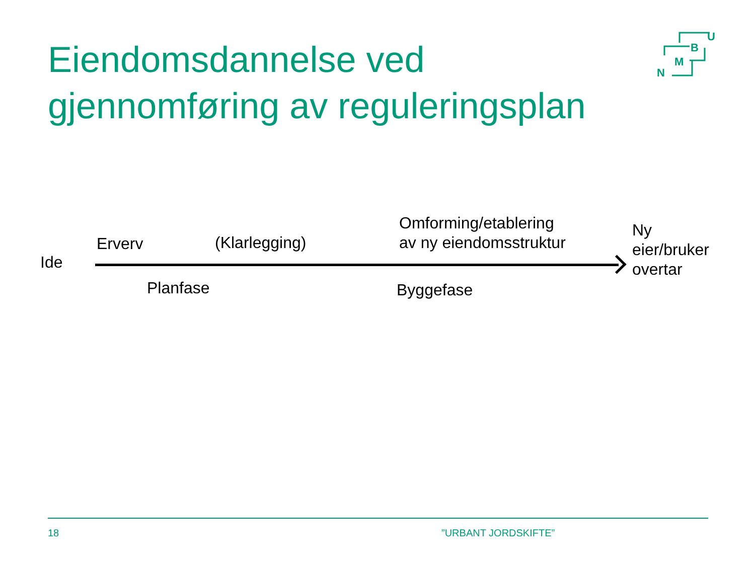Eiendomsdannelse ved
gjennomføring av reguleringsplan
U
B
M
N
Ide
Erverv (Klarlegging)
Omforming/etablering
av ny eiendomsstruktur
Ny
eier/bruker
overtar
Planfase Byggefase
18 ”URBANT JORDSKIFTE”